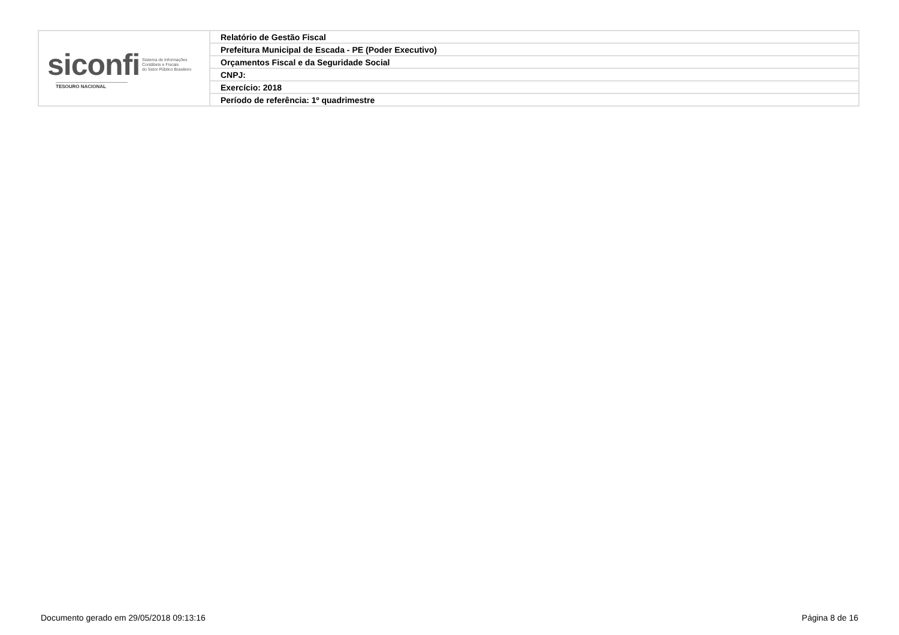| siconfi Sistema de Informações Contábeis e Fiscais do Setor Público Brasileiro TESOURO NACIONAL | Relatório de Gestão Fiscal |
| | Prefeitura Municipal de Escada - PE (Poder Executivo) |
| | Orçamentos Fiscal e da Seguridade Social |
| | CNPJ: |
| | Exercício: 2018 |
| | Período de referência: 1º quadrimestre |
Documento gerado em 29/05/2018 09:13:16 Página 8 de 16